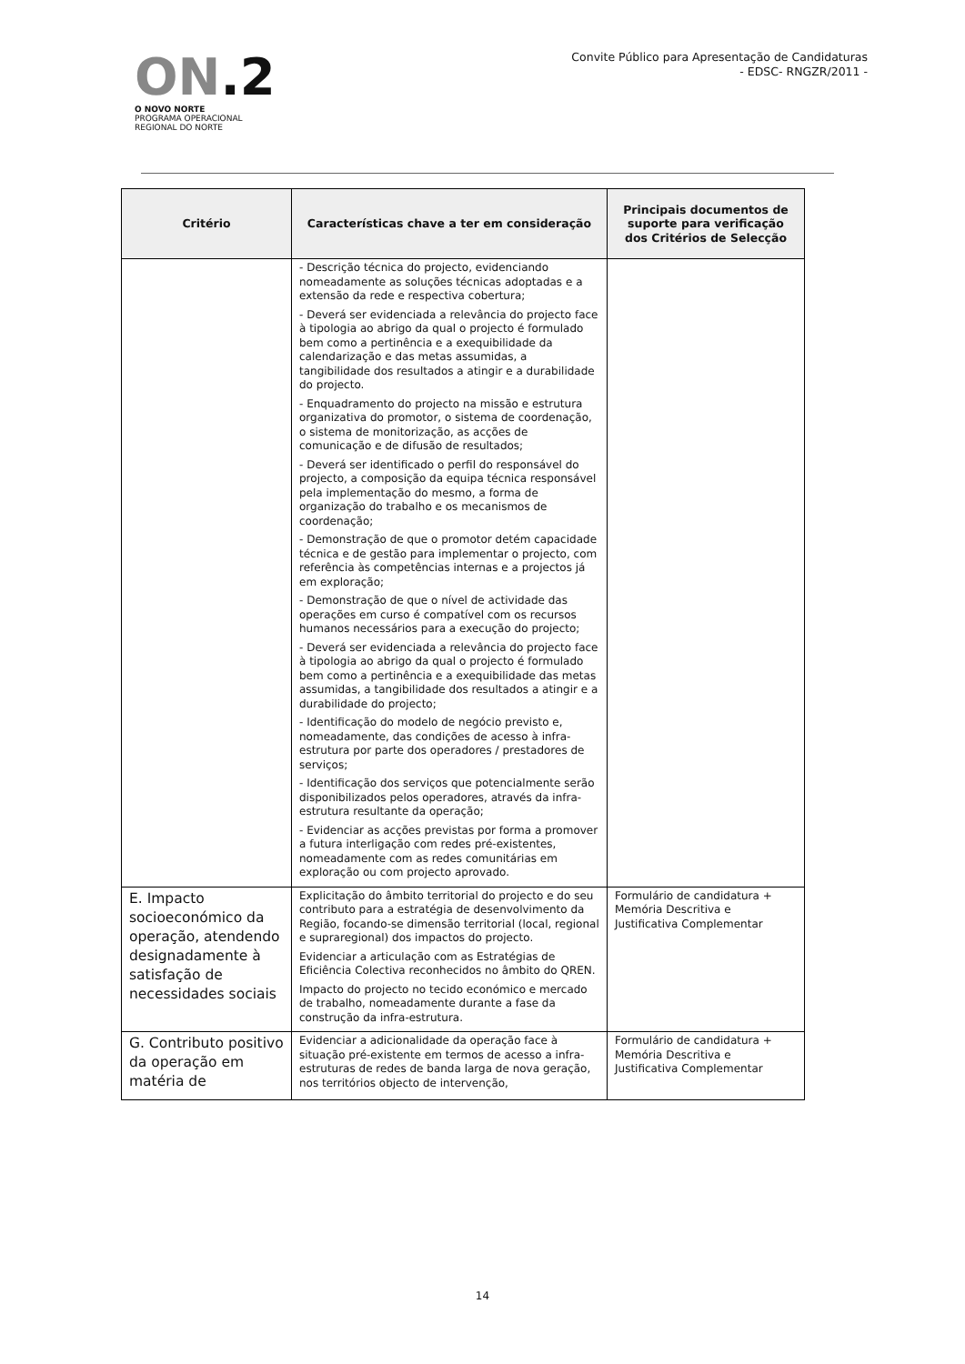ON.2
O NOVO NORTE
PROGRAMA OPERACIONAL
REGIONAL DO NORTE
Convite Público para Apresentação de Candidaturas
- EDSC- RNGZR/2011 -
| Critério | Características chave a ter em consideração | Principais documentos de suporte para verificação dos Critérios de Selecção |
| --- | --- | --- |
| | - Descrição técnica do projecto, evidenciando nomeadamente as soluções técnicas adoptadas e a extensão da rede e respectiva cobertura; - Deverá ser evidenciada a relevância do projecto face à tipologia ao abrigo da qual o projecto é formulado bem como a pertinência e a exequibilidade da calendarização e das metas assumidas, a tangibilidade dos resultados a atingir e a durabilidade do projecto. - Enquadramento do projecto na missão e estrutura organizativa do promotor, o sistema de coordenação, o sistema de monitorização, as acções de comunicação e de difusão de resultados; - Deverá ser identificado o perfil do responsável do projecto, a composição da equipa técnica responsável pela implementação do mesmo, a forma de organização do trabalho e os mecanismos de coordenação; - Demonstração de que o promotor detém capacidade técnica e de gestão para implementar o projecto, com referência às competências internas e a projectos já em exploração; - Demonstração de que o nível de actividade das operações em curso é compatível com os recursos humanos necessários para a execução do projecto; - Deverá ser evidenciada a relevância do projecto face à tipologia ao abrigo da qual o projecto é formulado bem como a pertinência e a exequibilidade das metas assumidas, a tangibilidade dos resultados a atingir e a durabilidade do projecto; - Identificação do modelo de negócio previsto e, nomeadamente, das condições de acesso à infra-estrutura por parte dos operadores / prestadores de serviços; - Identificação dos serviços que potencialmente serão disponibilizados pelos operadores, através da infra-estrutura resultante da operação; - Evidenciar as acções previstas por forma a promover a futura interligação com redes pré-existentes, nomeadamente com as redes comunitárias em exploração ou com projecto aprovado. | |
| E. Impacto socioeconómico da operação, atendendo designadamente à satisfação de necessidades sociais | Explicitação do âmbito territorial do projecto e do seu contributo para a estratégia de desenvolvimento da Região, focando-se dimensão territorial (local, regional e supraregional) dos impactos do projecto. Evidenciar a articulação com as Estratégias de Eficiência Colectiva reconhecidos no âmbito do QREN. Impacto do projecto no tecido económico e mercado de trabalho, nomeadamente durante a fase da construção da infra-estrutura. | Formulário de candidatura + Memória Descritiva e Justificativa Complementar |
| G. Contributo positivo da operação em matéria de | Evidenciar a adicionalidade da operação face à situação pré-existente em termos de acesso a infra-estruturas de redes de banda larga de nova geração, nos territórios objecto de intervenção, | Formulário de candidatura + Memória Descritiva e Justificativa Complementar |
14